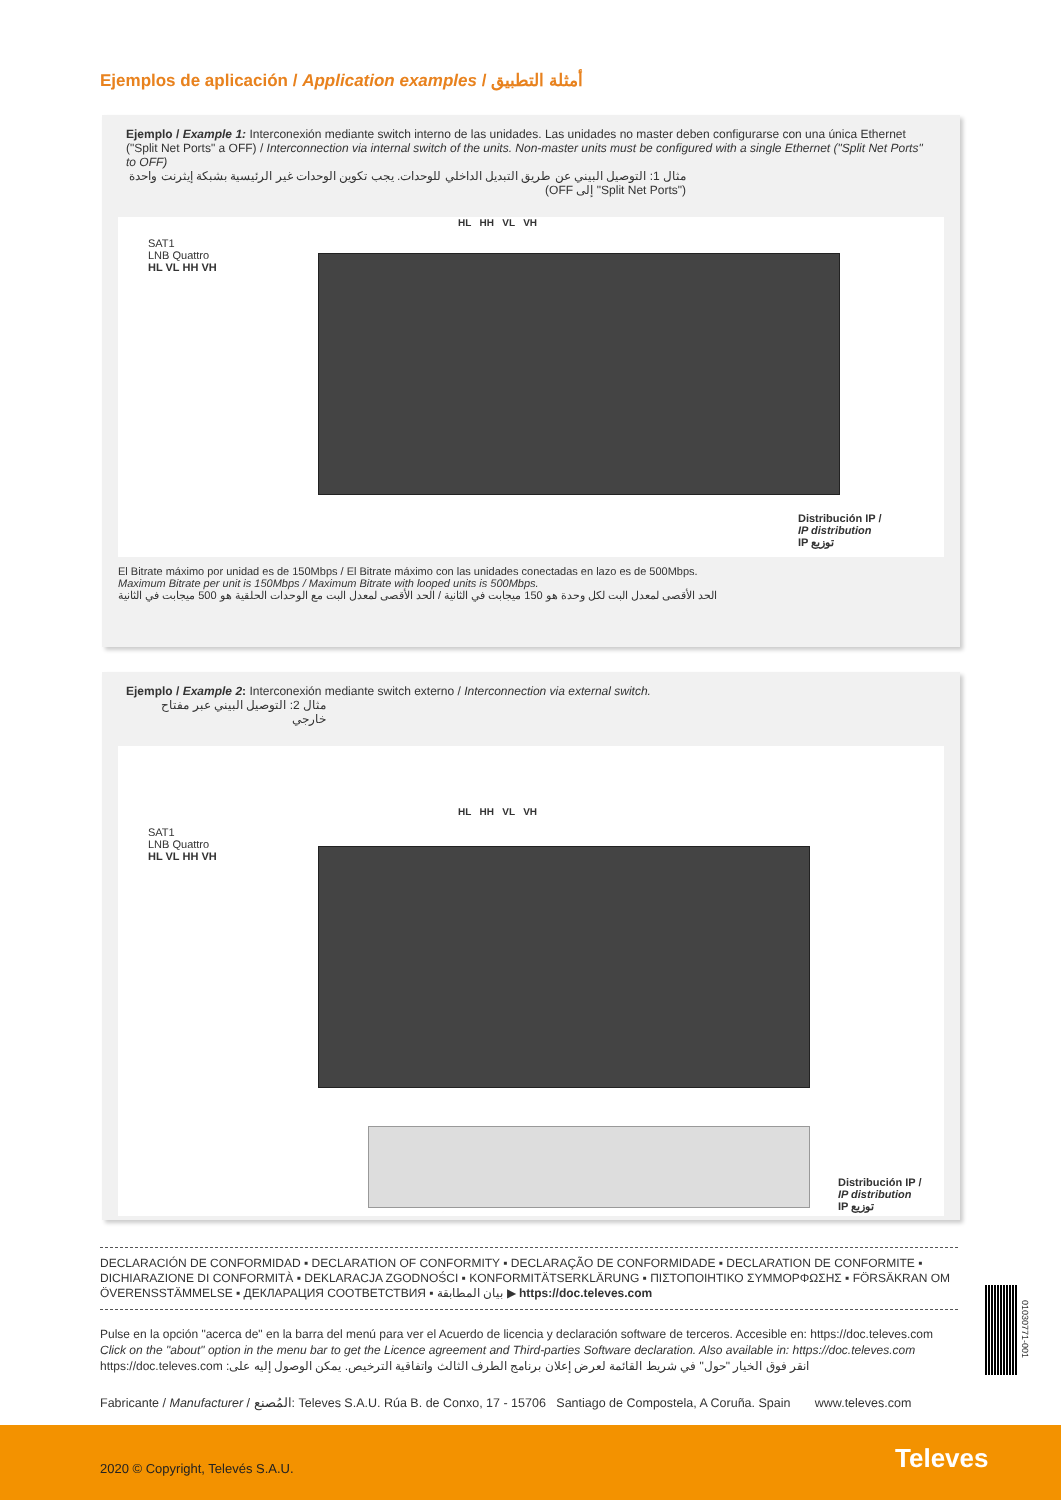Ejemplos de aplicación / Application examples / أمثلة التطبيق
Ejemplo / Example 1: Interconexión mediante switch interno de las unidades. Las unidades no master deben configurarse con una única Ethernet ("Split Net Ports" a OFF) / Interconnection via internal switch of the units. Non-master units must be configured with a single Ethernet ("Split Net Ports" to OFF)
مثال 1: التوصيل البيني عن طريق التبديل الداخلي للوحدات. يجب تكوين الوحدات غير الرئيسية بشبكة إيثرنت واحدة ("Split Net Ports" إلى OFF)
SAT1
LNB Quattro
HL VL HH VH
HL HH VL VH
Distribución IP /
IP distribution
IP توزيع
El Bitrate máximo por unidad es de 150Mbps / El Bitrate máximo con las unidades conectadas en lazo es de 500Mbps.
Maximum Bitrate per unit is 150Mbps / Maximum Bitrate with looped units is 500Mbps.
الحد الأقصى لمعدل البت لكل وحدة هو 150 ميجابت في الثانية / الحد الأقصى لمعدل البت مع الوحدات الحلقية هو 500 ميجابت في الثانية
Ejemplo / Example 2: Interconexión mediante switch externo / Interconnection via external switch.
مثال 2: التوصيل البيني عبر مفتاح خارجي
SAT1
LNB Quattro
HL VL HH VH
HL HH VL VH
Distribución IP /
IP distribution
IP توزيع
DECLARACIÓN DE CONFORMIDAD ▪ DECLARATION OF CONFORMITY ▪ DECLARAÇÃO DE CONFORMIDADE ▪ DECLARATION DE CONFORMITE ▪ DICHIARAZIONE DI CONFORMITÀ ▪ DEKLARACJA ZGODNOŚCI ▪ KONFORMITÄTSERKLÄRUNG ▪ ΠΙΣΤΟΠΟΙΗΤΙΚΟ ΣΥΜΜΟΡΦΩΣΗΣ ▪ FÖRSÄKRAN OM ÖVERENSSTÄMMELSE ▪ ДЕКЛАРАЦИЯ СООТВЕТСТВИЯ ▪ بيان المطابقة ▶ https://doc.televes.com
Pulse en la opción "acerca de" en la barra del menú para ver el Acuerdo de licencia y declaración software de terceros. Accesible en: https://doc.televes.com
Click on the "about" option in the menu bar to get the Licence agreement and Third-parties Software declaration. Also available in: https://doc.televes.com
انقر فوق الخيار "حول" في شريط القائمة لعرض إعلان برنامج الطرف الثالث واتفاقية الترخيص. يمكن الوصول إليه على: https://doc.televes.com
01030771-001
Fabricante / Manufacturer / المُصنع: Televes S.A.U. Rúa B. de Conxo, 17 - 15706 Santiago de Compostela, A Coruña. Spain www.televes.com
2020 © Copyright, Televés S.A.U. Televes